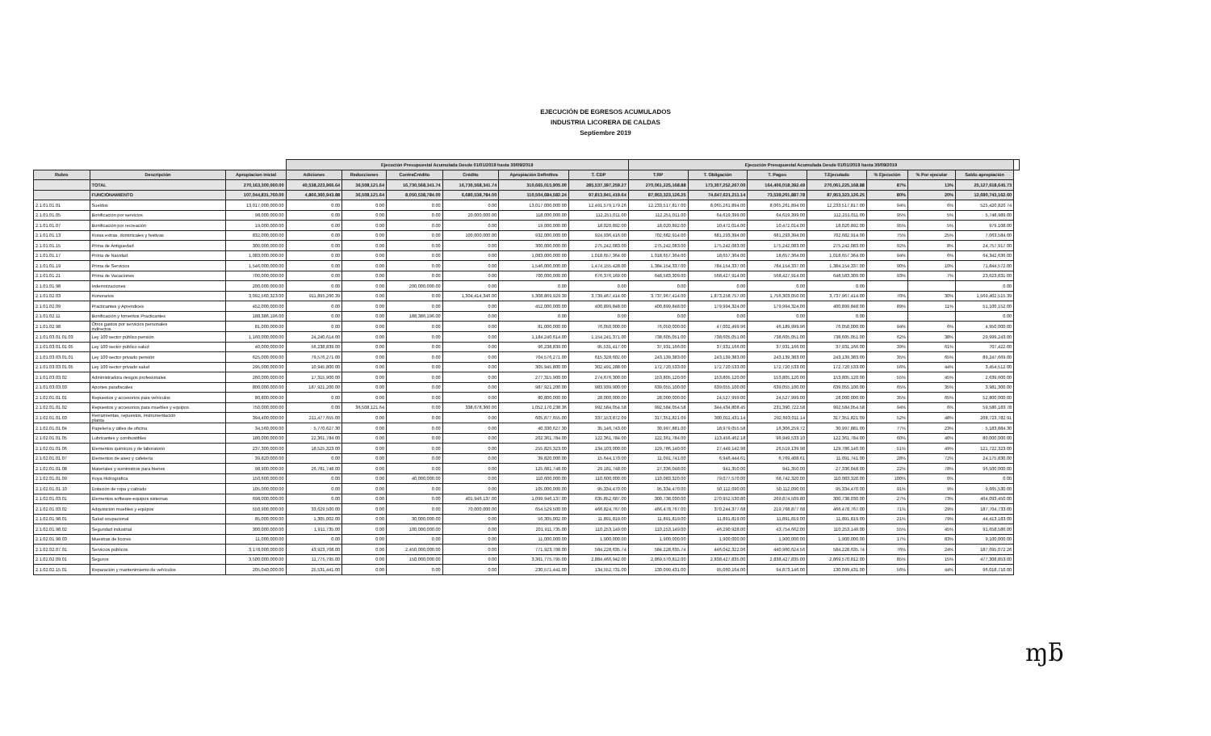EJECUCIÓN DE EGRESOS ACUMULADOS
INDUSTRIA LICORERA DE CALDAS
Septiembre 2019
| | | | Ejecución Presupuestal Acumulada Desde 01/01/2019 hasta 30/09/2019 | | | | | | Ejecución Presupuestal Acumulada Desde 01/01/2019 hasta 30/09/2019 | | | | | | | |
| --- | --- | --- | --- | --- | --- | --- | --- | --- | --- | --- | --- | --- | --- | --- | --- | --- |
| Rubro | Descripción | Apropiacion inicial | Adiciones | Reducciones | ContraCrédito | Crédito | Apropiación Definitiva | T. CDP | T.RP | T. Obligación | T. Pagos | T.Ejecutado | % Ejecución | % Por ejecutar | Saldo apropiación | |
| | TOTAL | 270,163,300,060.00 | 40,538,223,966.64 | 36,508,121.64 | 16,730,568,341.74 | 16,730,568,341.74 | 310,665,015,905.00 | 285,537,397,259.27 | 270,061,225,168.88 | 173,307,252,267.00 | 164,406,018,392.49 | 270,061,225,168.88 | 87% | 13% | 25,127,618,645.73 | |
| | FUNCIONAMIENTO | 107,044,831,760.00 | 4,866,360,943.88 | 36,508,121.64 | 8,050,538,784.00 | 6,680,538,784.00 | 110,504,684,582.24 | 97,813,941,419.64 | 87,953,323,126.25 | 74,647,621,211.14 | 73,539,201,887.78 | 87,953,323,126.25 | 80% | 20% | 12,690,743,162.60 | |
| 2.1.01.01.01 | Sueldos | 13,017,000,000.00 | 0.00 | 0.00 | 0.00 | 0.00 | 13,017,000,000.00 | 12,491,579,179.26 | 12,233,517,817.00 | 8,065,261,894.00 | 8,065,261,894.00 | 12,233,517,817.00 | 94% | 6% | 525,420,820.74 | |
| 2.1.01.01.05 | Bonificación por servicios | 98,000,000.00 | 0.00 | 0.00 | 0.00 | 20,000,000.00 | 118,000,000.00 | 112,251,011.00 | 112,251,011.00 | 64,619,399.00 | 64,619,399.00 | 112,251,011.00 | 95% | 5% | 5,748,989.00 | |
| 2.1.01.01.07 | Bonificación por recreación | 19,000,000.00 | 0.00 | 0.00 | 0.00 | 0.00 | 19,000,000.00 | 18,020,892.00 | 18,020,892.00 | 10,472,014.00 | 10,472,014.00 | 18,020,892.00 | 95% | 5% | 979,108.00 | |
| 2.1.01.01.13 | Horas extras, dominicales y festivas | 832,000,000.00 | 0.00 | 0.00 | 0.00 | 100,000,000.00 | 932,000,000.00 | 924,936,416.00 | 702,682,914.00 | 681,293,394.00 | 681,293,394.00 | 702,682,914.00 | 75% | 25% | 7,063,584.00 | |
| 2.1.01.01.15 | Prima de Antiguedad | 300,000,000.00 | 0.00 | 0.00 | 0.00 | 0.00 | 300,000,000.00 | 275,242,083.00 | 275,242,083.00 | 175,242,083.00 | 175,242,083.00 | 275,242,083.00 | 92% | 8% | 24,757,917.00 | |
| 2.1.01.01.17 | Prima de Navidad | 1,083,000,000.00 | 0.00 | 0.00 | 0.00 | 0.00 | 1,083,000,000.00 | 1,018,657,364.00 | 1,018,657,364.00 | 18,657,364.00 | 18,657,364.00 | 1,018,657,364.00 | 94% | 6% | 64,342,636.00 | |
| 2.1.01.01.19 | Prima de Servicios | 1,546,000,000.00 | 0.00 | 0.00 | 0.00 | 0.00 | 1,546,000,000.00 | 1,474,155,428.00 | 1,384,154,337.00 | 784,154,337.00 | 784,154,337.00 | 1,384,154,337.00 | 90% | 10% | 71,844,572.00 | |
| 2.1.01.01.21 | Prima de Vacaciones | 700,000,000.00 | 0.00 | 0.00 | 0.00 | 0.00 | 700,000,000.00 | 676,376,169.00 | 648,583,309.00 | 568,427,914.00 | 568,427,914.00 | 648,583,309.00 | 93% | 7% | 23,623,831.00 | |
| 2.1.01.01.98 | Indemnizaciones | 200,000,000.00 | 0.00 | 0.00 | 200,000,000.00 | 0.00 | 0.00 | 0.00 | 0.00 | 0.00 | 0.00 | 0.00 | | | 0.00 | |
| 2.1.01.02.03 | Honorarios | 3,092,560,323.00 | 911,895,260.39 | 0.00 | 0.00 | 1,304,414,346.00 | 5,308,869,929.39 | 3,739,467,414.00 | 3,737,967,414.00 | 1,873,258,757.00 | 1,756,303,050.00 | 3,737,967,414.00 | 70% | 30% | 1,569,402,515.39 | |
| 2.1.01.02.09 | Practicantes y Aprendices | 452,000,000.00 | 0.00 | 0.00 | 0.00 | 0.00 | 452,000,000.00 | 400,899,848.00 | 400,899,848.00 | 179,994,324.00 | 179,994,324.00 | 400,899,848.00 | 89% | 11% | 51,100,152.00 | |
| 2.1.01.02.11 | Bonificación y fomentos Practicantes | 188,386,196.00 | 0.00 | 0.00 | 188,386,196.00 | 0.00 | 0.00 | 0.00 | 0.00 | 0.00 | 0.00 | 0.00 | | | 0.00 | |
| 2.1.01.02.98 | Otros gastos por servicios personales indirectos | 81,000,000.00 | 0.00 | 0.00 | 0.00 | 0.00 | 81,000,000.00 | 76,050,000.00 | 76,050,000.00 | 47,002,499.96 | 46,189,999.96 | 76,050,000.00 | 94% | 6% | 4,950,000.00 | |
| 2.1.01.03.01.01.03 | Ley 100 sector público pensión | 1,160,000,000.00 | 24,240,614.00 | 0.00 | 0.00 | 0.00 | 1,184,240,614.00 | 1,154,241,371.00 | 738,605,051.00 | 738,605,051.00 | 738,605,051.00 | 738,605,051.00 | 62% | 38% | 29,999,243.00 | |
| 2.1.01.03.01.01.05 | Ley 100 sector público salud | 40,000,000.00 | 56,238,839.00 | 0.00 | 0.00 | 0.00 | 96,238,839.00 | 95,531,417.00 | 37,931,166.00 | 37,931,166.00 | 37,931,166.00 | 37,931,166.00 | 39% | 61% | 707,422.00 | |
| 2.1.01.03.03.01.01 | Ley 100 sector privado pensión | 625,000,000.00 | 79,576,271.00 | 0.00 | 0.00 | 0.00 | 704,576,271.00 | 615,328,602.00 | 243,139,383.00 | 243,139,383.00 | 243,139,383.00 | 243,139,383.00 | 35% | 65% | 89,247,669.00 | |
| 2.1.01.03.03.01.05 | Ley 100 sector privado salud | 295,000,000.00 | 10,945,800.00 | 0.00 | 0.00 | 0.00 | 305,945,800.00 | 302,491,288.00 | 172,720,533.00 | 172,720,533.00 | 172,720,533.00 | 172,720,533.00 | 56% | 44% | 3,454,512.00 | |
| 2.1.01.03.03.02 | Administradora riesgos profesionales | 260,000,000.00 | 17,315,900.00 | 0.00 | 0.00 | 0.00 | 277,315,900.00 | 274,676,300.00 | 153,805,120.00 | 153,805,120.00 | 153,805,120.00 | 153,805,120.00 | 55% | 45% | 2,639,600.00 | |
| 2.1.01.03.03.03 | Aportes parafiscales | 800,000,000.00 | 187,921,200.00 | 0.00 | 0.00 | 0.00 | 987,921,200.00 | 983,939,900.00 | 639,055,100.00 | 639,055,100.00 | 639,055,100.00 | 639,055,100.00 | 65% | 35% | 3,981,300.00 | |
| 2.1.02.01.01.01 | Repuestos y accesorios para vehículos | 80,800,000.00 | 0.00 | 0.00 | 0.00 | 0.00 | 80,800,000.00 | 28,000,000.00 | 28,000,000.00 | 24,527,999.00 | 24,527,999.00 | 28,000,000.00 | 35% | 65% | 52,800,000.00 | |
| 2.1.02.01.01.02 | Repuestos y accesorios para muebles y equipos | 750,000,000.00 | 0.00 | 36,508,121.64 | 0.00 | 338,678,360.00 | 1,052,170,238.36 | 992,584,054.58 | 992,584,054.58 | 344,434,808.45 | 231,390,722.58 | 992,584,054.58 | 94% | 6% | 59,586,183.78 | |
| 2.1.02.01.01.03 | Herramientas, repuestos, instrumentación planta | 394,400,000.00 | 211,477,655.00 | 0.00 | 0.00 | 0.00 | 605,877,655.00 | 337,153,872.09 | 317,351,821.09 | 300,011,431.14 | 292,693,011.14 | 317,351,821.09 | 52% | 48% | 268,723,782.91 | |
| 2.1.02.01.01.04 | Papelería y útiles de oficina | 34,560,000.00 | 5,770,627.30 | 0.00 | 0.00 | 0.00 | 40,330,627.30 | 35,146,743.00 | 30,997,881.00 | 18,979,055.58 | 16,306,259.72 | 30,997,881.00 | 77% | 23% | 5,183,884.30 | |
| 2.1.02.01.01.05 | Lubricantes y combustibles | 180,000,000.00 | 22,361,784.00 | 0.00 | 0.00 | 0.00 | 202,361,784.00 | 122,361,784.00 | 122,361,784.00 | 113,456,462.18 | 96,949,533.10 | 122,361,784.00 | 60% | 40% | 80,000,000.00 | |
| 2.1.02.01.01.06 | Elementos químicos y de laboratorio | 237,300,000.00 | 18,525,323.00 | 0.00 | 0.00 | 0.00 | 255,825,323.00 | 134,103,000.00 | 129,786,140.00 | 27,449,142.98 | 26,519,139.98 | 129,786,140.00 | 51% | 49% | 121,722,323.00 | |
| 2.1.02.01.01.07 | Elementos de aseo y cafetería | 39,820,000.00 | 0.00 | 0.00 | 0.00 | 0.00 | 39,820,000.00 | 15,644,170.00 | 11,091,741.00 | 6,946,444.61 | 6,769,408.61 | 11,091,741.00 | 28% | 72% | 24,175,830.00 | |
| 2.1.02.01.01.08 | Materiales y suministros para bienes | 98,900,000.00 | 26,781,748.00 | 0.00 | 0.00 | 0.00 | 125,681,748.00 | 29,181,748.00 | 27,336,048.00 | 941,350.00 | 941,350.00 | 27,336,048.00 | 22% | 78% | 96,500,000.00 | |
| 2.1.02.01.01.09 | Hoya Hidrográfica | 150,600,000.00 | 0.00 | 0.00 | 40,000,000.00 | 0.00 | 110,600,000.00 | 110,600,000.00 | 110,083,320.00 | 79,077,570.00 | 68,742,320.00 | 110,083,320.00 | 100% | 0% | 0.00 | |
| 2.1.02.01.01.10 | Dotación de ropa y calzado | 105,000,000.00 | 0.00 | 0.00 | 0.00 | 0.00 | 105,000,000.00 | 95,334,470.00 | 95,334,470.00 | 50,112,090.00 | 50,112,090.00 | 95,334,470.00 | 91% | 9% | 9,665,530.00 | |
| 2.1.02.01.03.01 | Elementos software-equipos sistemas | 698,000,000.00 | 0.00 | 0.00 | 0.00 | 401,946,137.00 | 1,099,946,137.00 | 635,852,687.00 | 300,738,030.00 | 270,952,530.80 | 269,874,509.80 | 300,738,030.00 | 27% | 73% | 464,093,450.00 | |
| 2.1.02.01.03.02 | Adquisición muebles y equipos | 550,900,000.00 | 33,629,500.00 | 0.00 | 0.00 | 70,000,000.00 | 654,529,500.00 | 466,824,767.00 | 466,478,767.00 | 370,244,377.68 | 219,768,877.68 | 466,478,767.00 | 71% | 29% | 187,704,733.00 | |
| 2.1.02.01.98.01 | Salud ocupacional | 85,000,000.00 | 1,305,002.00 | 0.00 | 30,000,000.00 | 0.00 | 56,305,002.00 | 11,891,819.00 | 11,891,819.00 | 11,891,819.00 | 11,891,819.00 | 11,891,819.00 | 21% | 79% | 44,413,183.00 | |
| 2.1.02.01.98.02 | Seguridad industrial | 300,000,000.00 | 1,911,735.00 | 0.00 | 100,000,000.00 | 0.00 | 201,911,735.00 | 110,253,149.00 | 110,253,149.00 | 46,290,928.00 | 43,754,662.00 | 110,253,149.00 | 55% | 45% | 91,658,586.00 | |
| 2.1.02.01.98.03 | Muestras de licores | 11,000,000.00 | 0.00 | 0.00 | 0.00 | 0.00 | 11,000,000.00 | 1,900,000.00 | 1,900,000.00 | 1,900,000.00 | 1,900,000.00 | 1,900,000.00 | 17% | 83% | 9,100,000.00 | |
| 2.1.02.02.07.01 | Servicios públicos | 3,178,000,000.00 | 43,923,708.00 | 0.00 | 2,450,000,000.00 | 0.00 | 771,923,708.00 | 584,228,635.74 | 584,228,635.74 | 446,042,322.06 | 440,960,624.56 | 584,228,635.74 | 76% | 24% | 187,695,072.26 | |
| 2.1.02.02.09.01 | Seguros | 3,500,000,000.00 | 11,775,795.00 | 0.00 | 150,000,000.00 | 0.00 | 3,361,775,795.00 | 2,884,466,942.00 | 2,869,570,812.00 | 2,838,427,835.00 | 2,838,427,835.00 | 2,869,570,812.00 | 85% | 15% | 477,308,853.00 | |
| 2.1.02.02.15.01 | Reparación y mantenimiento de vehículos | 205,040,000.00 | 25,531,441.00 | 0.00 | 0.00 | 0.00 | 230,571,441.00 | 134,552,731.00 | 130,099,431.00 | 95,060,164.00 | 94,873,146.00 | 130,099,431.00 | 56% | 44% | 96,018,710.00 | |
ɱƃ